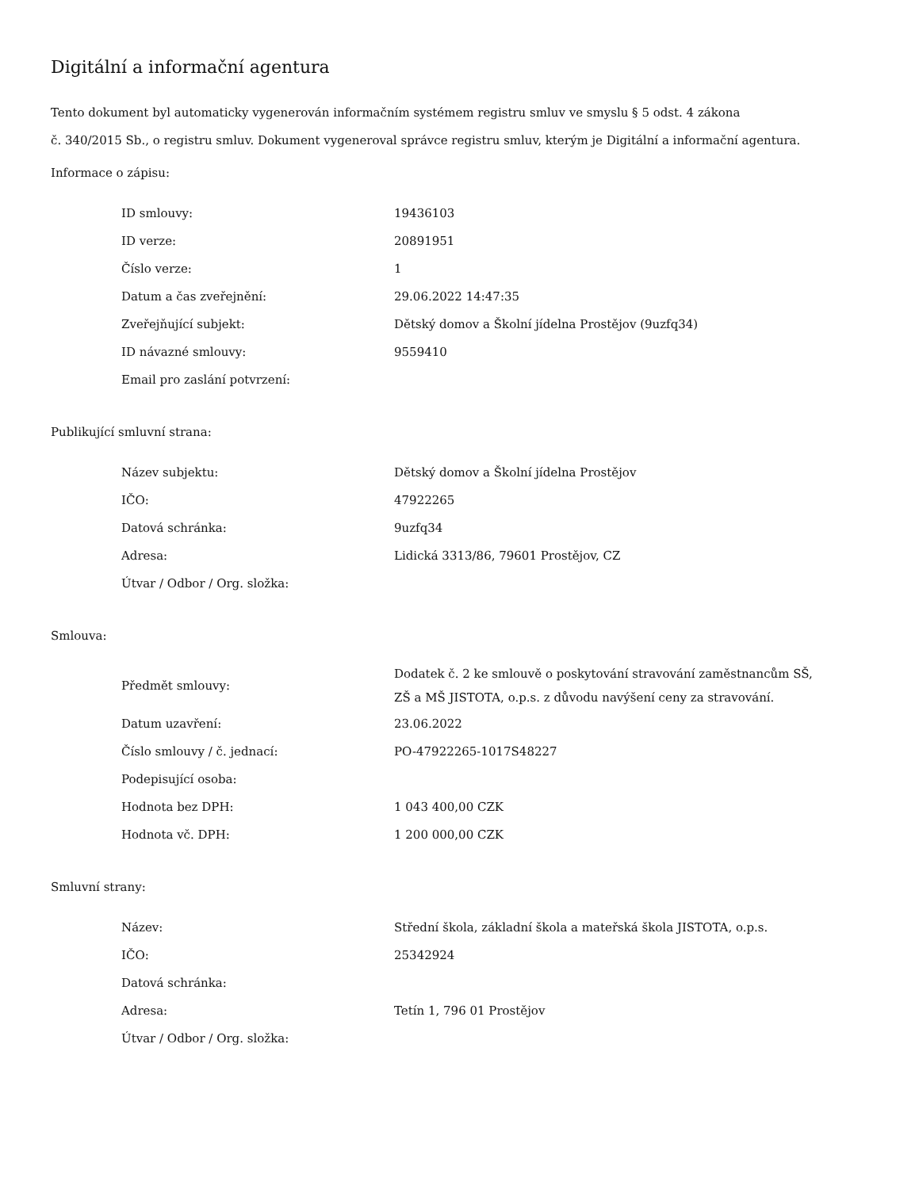Digitální a informační agentura
Tento dokument byl automaticky vygenerován informačním systémem registru smluv ve smyslu § 5 odst. 4 zákona
č. 340/2015 Sb., o registru smluv. Dokument vygeneroval správce registru smluv, kterým je Digitální a informační agentura.
Informace o zápisu:
| ID smlouvy: | 19436103 |
| ID verze: | 20891951 |
| Číslo verze: | 1 |
| Datum a čas zveřejnění: | 29.06.2022 14:47:35 |
| Zveřejňující subjekt: | Dětský domov a Školní jídelna Prostějov (9uzfq34) |
| ID návazné smlouvy: | 9559410 |
| Email pro zaslání potvrzení: | |
Publikující smluvní strana:
| Název subjektu: | Dětský domov a Školní jídelna Prostějov |
| IČO: | 47922265 |
| Datová schránka: | 9uzfq34 |
| Adresa: | Lidická 3313/86, 79601 Prostějov, CZ |
| Útvar / Odbor / Org. složka: | |
Smlouva:
| Předmět smlouvy: | Dodatek č. 2 ke smlouvě o poskytování stravování zaměstnancům SŠ, ZŠ a MŠ JISTOTA, o.p.s. z důvodu navýšení ceny za stravování. |
| Datum uzavření: | 23.06.2022 |
| Číslo smlouvy / č. jednací: | PO-47922265-1017S48227 |
| Podepisující osoba: | |
| Hodnota bez DPH: | 1 043 400,00 CZK |
| Hodnota vč. DPH: | 1 200 000,00 CZK |
Smluvní strany:
| Název: | Střední škola, základní škola a mateřská škola JISTOTA, o.p.s. |
| IČO: | 25342924 |
| Datová schránka: | |
| Adresa: | Tetín 1, 796 01 Prostějov |
| Útvar / Odbor / Org. složka: | |